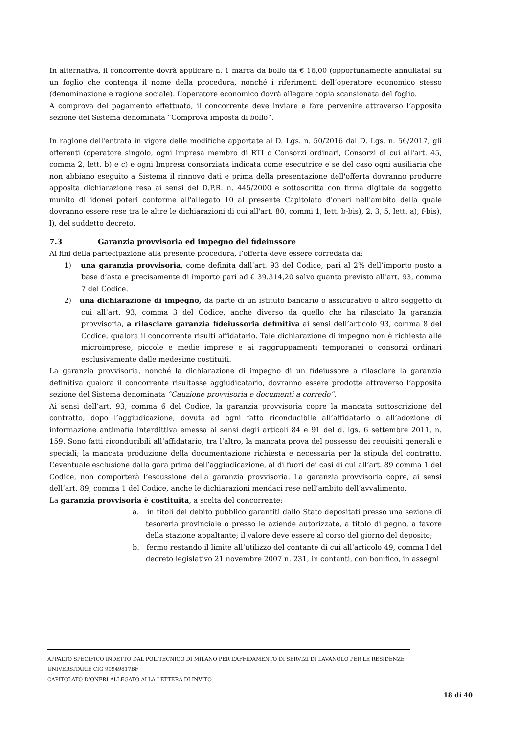In alternativa, il concorrente dovrà applicare n. 1 marca da bollo da € 16,00 (opportunamente annullata) su un foglio che contenga il nome della procedura, nonché i riferimenti dell’operatore economico stesso (denominazione e ragione sociale). L’operatore economico dovrà allegare copia scansionata del foglio.
A comprova del pagamento effettuato, il concorrente deve inviare e fare pervenire attraverso l’apposita sezione del Sistema denominata “Comprova imposta di bollo”.
In ragione dell'entrata in vigore delle modifiche apportate al D. Lgs. n. 50/2016 dal D. Lgs. n. 56/2017, gli offerenti (operatore singolo, ogni impresa membro di RTI o Consorzi ordinari, Consorzi di cui all'art. 45, comma 2, lett. b) e c) e ogni Impresa consorziata indicata come esecutrice e se del caso ogni ausiliaria che non abbiano eseguito a Sistema il rinnovo dati e prima della presentazione dell'offerta dovranno produrre apposita dichiarazione resa ai sensi del D.P.R. n. 445/2000 e sottoscritta con firma digitale da soggetto munito di idonei poteri conforme all'allegato 10 al presente Capitolato d'oneri nell'ambito della quale dovranno essere rese tra le altre le dichiarazioni di cui all'art. 80, commi 1, lett. b-bis), 2, 3, 5, lett. a), f-bis), l), del suddetto decreto.
7.3 Garanzia provvisoria ed impegno del fideiussore
Ai fini della partecipazione alla presente procedura, l’offerta deve essere corredata da:
1) una garanzia provvisoria, come definita dall’art. 93 del Codice, pari al 2% dell’importo posto a base d’asta e precisamente di importo pari ad € 39.314,20 salvo quanto previsto all’art. 93, comma 7 del Codice.
2) una dichiarazione di impegno, da parte di un istituto bancario o assicurativo o altro soggetto di cui all’art. 93, comma 3 del Codice, anche diverso da quello che ha rilasciato la garanzia provvisoria, a rilasciare garanzia fideiussoria definitiva ai sensi dell’articolo 93, comma 8 del Codice, qualora il concorrente risulti affidatario. Tale dichiarazione di impegno non è richiesta alle microimprese, piccole e medie imprese e ai raggruppamenti temporanei o consorzi ordinari esclusivamente dalle medesime costituiti.
La garanzia provvisoria, nonché la dichiarazione di impegno di un fideiussore a rilasciare la garanzia definitiva qualora il concorrente risultasse aggiudicatario, dovranno essere prodotte attraverso l’apposita sezione del Sistema denominata “Cauzione provvisoria e documenti a corredo”.
Ai sensi dell’art. 93, comma 6 del Codice, la garanzia provvisoria copre la mancata sottoscrizione del contratto, dopo l’aggiudicazione, dovuta ad ogni fatto riconducibile all’affidatario o all’adozione di informazione antimafia interdittiva emessa ai sensi degli articoli 84 e 91 del d. lgs. 6 settembre 2011, n. 159. Sono fatti riconducibili all’affidatario, tra l’altro, la mancata prova del possesso dei requisiti generali e speciali; la mancata produzione della documentazione richiesta e necessaria per la stipula del contratto. L’eventuale esclusione dalla gara prima dell’aggiudicazione, al di fuori dei casi di cui all’art. 89 comma 1 del Codice, non comporterà l’escussione della garanzia provvisoria. La garanzia provvisoria copre, ai sensi dell’art. 89, comma 1 del Codice, anche le dichiarazioni mendaci rese nell’ambito dell’avvalimento.
La garanzia provvisoria è costituita, a scelta del concorrente:
a. in titoli del debito pubblico garantiti dallo Stato depositati presso una sezione di tesoreria provinciale o presso le aziende autorizzate, a titolo di pegno, a favore della stazione appaltante; il valore deve essere al corso del giorno del deposito;
b. fermo restando il limite all’utilizzo del contante di cui all’articolo 49, comma l del decreto legislativo 21 novembre 2007 n. 231, in contanti, con bonifico, in assegni
APPALTO SPECIFICO INDETTO DAL POLITECNICO DI MILANO PER L’AFFIDAMENTO DI SERVIZI DI LAVANOLO PER LE RESIDENZE UNIVERSITARIE CIG 90949817BF
CAPITOLATO D’ONERI ALLEGATO ALLA LETTERA DI INVITO
18 di 40